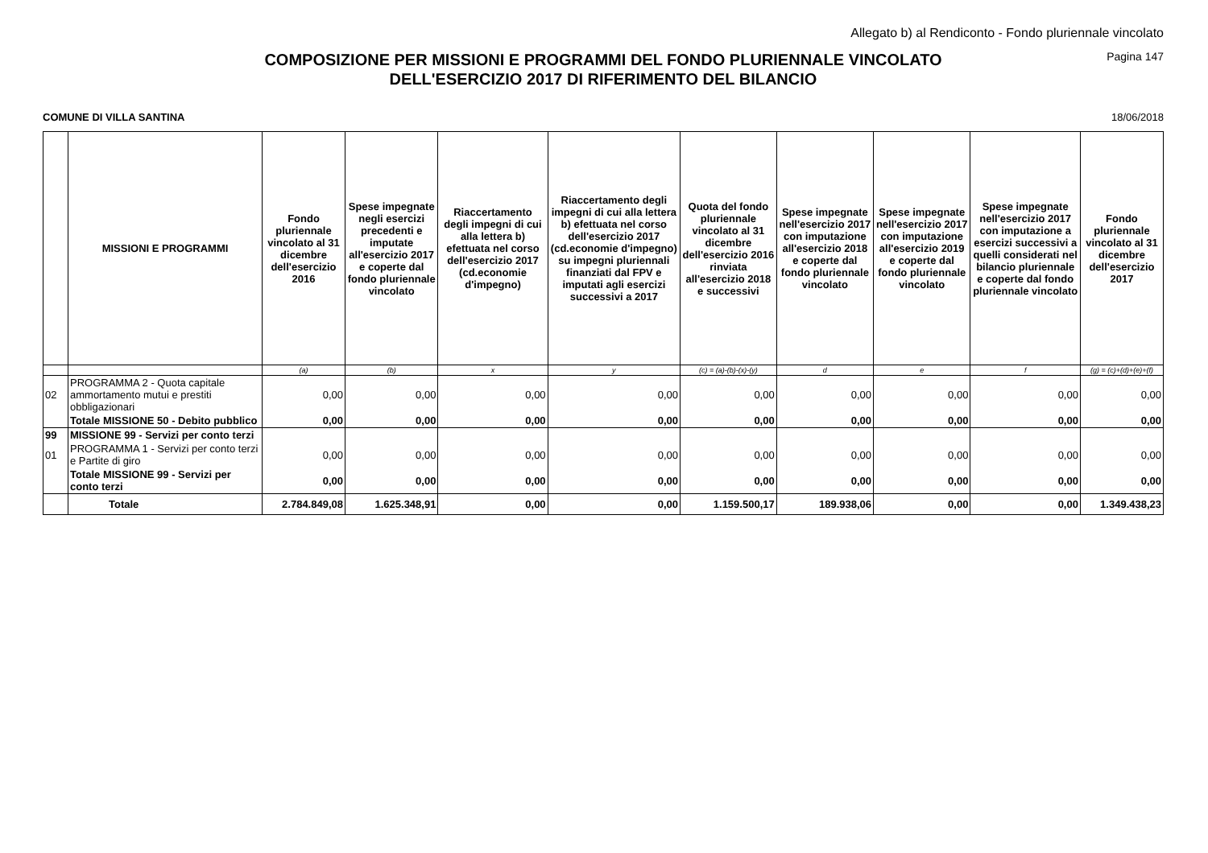Allegato b) al Rendiconto - Fondo pluriennale vincolato
Pagina 147
COMPOSIZIONE PER MISSIONI E PROGRAMMI DEL FONDO PLURIENNALE VINCOLATO
DELL'ESERCIZIO 2017 DI RIFERIMENTO DEL BILANCIO
COMUNE DI VILLA SANTINA 18/06/2018
| | MISSIONI E PROGRAMMI | Fondo pluriennale vincolato al 31 dicembre dell'esercizio 2016 | Spese impegnate negli esercizi precedenti e imputate all'esercizio 2017 e coperte dal fondo pluriennale vincolato | Riaccertamento degli impegni di cui alla lettera b) efettuata nel corso dell'esercizio 2017 (cd.economie d'impegno) | Riaccertamento degli impegni di cui alla lettera b) efettuata nel corso dell'esercizio 2017 (cd.economie d'impegno) su impegni pluriennali finanziati dal FPV e imputati agli esercizi successivi a 2017 | Quota del fondo pluriennale vincolato al 31 dicembre dell'esercizio 2016 rinviata all'esercizio 2018 e successivi | Spese impegnate nell'esercizio 2017 con imputazione all'esercizio 2018 e coperte dal fondo pluriennale vincolato | Spese impegnate nell'esercizio 2017 con imputazione all'esercizio 2019 e coperte dal fondo pluriennale vincolato | Spese impegnate nell'esercizio 2017 con imputazione a esercizi successivi a quelli considerati nel bilancio pluriennale e coperte dal fondo pluriennale vincolato | Fondo pluriennale vincolato al 31 dicembre dell'esercizio 2017 |
| --- | --- | --- | --- | --- | --- | --- | --- | --- | --- | --- |
| | | (a) | (b) | x | y | (c) = (a)-(b)-(x)-(y) | d | e | f | (g) = (c)+(d)+(e)+(f) |
| 02 | PROGRAMMA 2 - Quota capitale ammortamento mutui e prestiti obbligazionari | 0,00 | 0,00 | 0,00 | 0,00 | 0,00 | 0,00 | 0,00 | 0,00 | 0,00 |
| | Totale MISSIONE 50 - Debito pubblico | 0,00 | 0,00 | 0,00 | 0,00 | 0,00 | 0,00 | 0,00 | 0,00 | 0,00 |
| 99 | MISSIONE 99 - Servizi per conto terzi | | | | | | | | | |
| 01 | PROGRAMMA 1 - Servizi per conto terzi e Partite di giro | 0,00 | 0,00 | 0,00 | 0,00 | 0,00 | 0,00 | 0,00 | 0,00 | 0,00 |
| | Totale MISSIONE 99 - Servizi per conto terzi | 0,00 | 0,00 | 0,00 | 0,00 | 0,00 | 0,00 | 0,00 | 0,00 | 0,00 |
| | Totale | 2.784.849,08 | 1.625.348,91 | 0,00 | 0,00 | 1.159.500,17 | 189.938,06 | 0,00 | 0,00 | 1.349.438,23 |